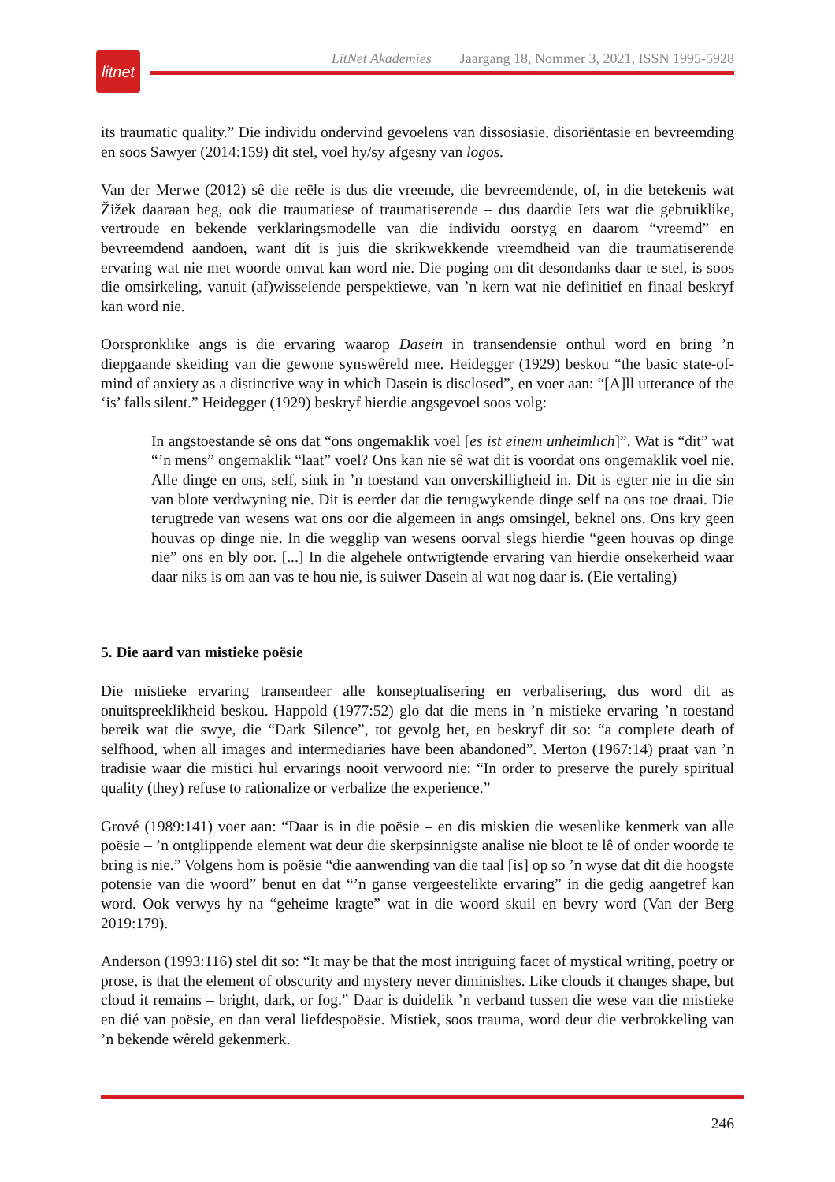LitNet Akademies Jaargang 18, Nommer 3, 2021, ISSN 1995-5928
litnet
its traumatic quality.” Die individu ondervind gevoelens van dissosiasie, disoriëntasie en bevreemding en soos Sawyer (2014:159) dit stel, voel hy/sy afgesny van logos.
Van der Merwe (2012) sê die reële is dus die vreemde, die bevreemdende, of, in die betekenis wat Žižek daaraan heg, ook die traumatiese of traumatiserende – dus daardie Iets wat die gebruiklike, vertroude en bekende verklaringsmodelle van die individu oorstyg en daarom “vreemd” en bevreemdend aandoen, want dít is juis die skrikwekkende vreemdheid van die traumatiserende ervaring wat nie met woorde omvat kan word nie. Die poging om dit desondanks daar te stel, is soos die omsirkeling, vanuit (af)wisselende perspektiewe, van ’n kern wat nie definitief en finaal beskryf kan word nie.
Oorspronklike angs is die ervaring waarop Dasein in transendensie onthul word en bring ’n diepgaande skeiding van die gewone synswêreld mee. Heidegger (1929) beskou “the basic state-of-mind of anxiety as a distinctive way in which Dasein is disclosed”, en voer aan: “[A]ll utterance of the ‘is’ falls silent.” Heidegger (1929) beskryf hierdie angsgevoel soos volg:
In angstoestande sê ons dat “ons ongemaklik voel [es ist einem unheimlich]”. Wat is “dit” wat “’n mens” ongemaklik “laat” voel? Ons kan nie sê wat dit is voordat ons ongemaklik voel nie. Alle dinge en ons, self, sink in ’n toestand van onverskilligheid in. Dit is egter nie in die sin van blote verdwyning nie. Dit is eerder dat die terugwykende dinge self na ons toe draai. Die terugtrede van wesens wat ons oor die algemeen in angs omsingel, beknel ons. Ons kry geen houvas op dinge nie. In die wegglip van wesens oorval slegs hierdie “geen houvas op dinge nie” ons en bly oor. [...] In die algehele ontwrigtende ervaring van hierdie onsekerheid waar daar niks is om aan vas te hou nie, is suiwer Dasein al wat nog daar is. (Eie vertaling)
5. Die aard van mistieke poësie
Die mistieke ervaring transendeer alle konseptualisering en verbalisering, dus word dit as onuitspreeklikheid beskou. Happold (1977:52) glo dat die mens in ’n mistieke ervaring ’n toestand bereik wat die swye, die “Dark Silence”, tot gevolg het, en beskryf dit so: “a complete death of selfhood, when all images and intermediaries have been abandoned”. Merton (1967:14) praat van ’n tradisie waar die mistici hul ervarings nooit verwoord nie: “In order to preserve the purely spiritual quality (they) refuse to rationalize or verbalize the experience.”
Grové (1989:141) voer aan: “Daar is in die poësie – en dis miskien die wesenlike kenmerk van alle poësie – ’n ontglippende element wat deur die skerpsinnigste analise nie bloot te lê of onder woorde te bring is nie.” Volgens hom is poësie “die aanwending van die taal [is] op so ’n wyse dat dit die hoogste potensie van die woord” benut en dat “’n ganse vergeestelikte ervaring” in die gedig aangetref kan word. Ook verwys hy na “geheime kragte” wat in die woord skuil en bevry word (Van der Berg 2019:179).
Anderson (1993:116) stel dit so: “It may be that the most intriguing facet of mystical writing, poetry or prose, is that the element of obscurity and mystery never diminishes. Like clouds it changes shape, but cloud it remains – bright, dark, or fog.” Daar is duidelik ’n verband tussen die wese van die mistieke en dié van poësie, en dan veral liefdespoësie. Mistiek, soos trauma, word deur die verbrokkeling van ’n bekende wêreld gekenmerk.
246